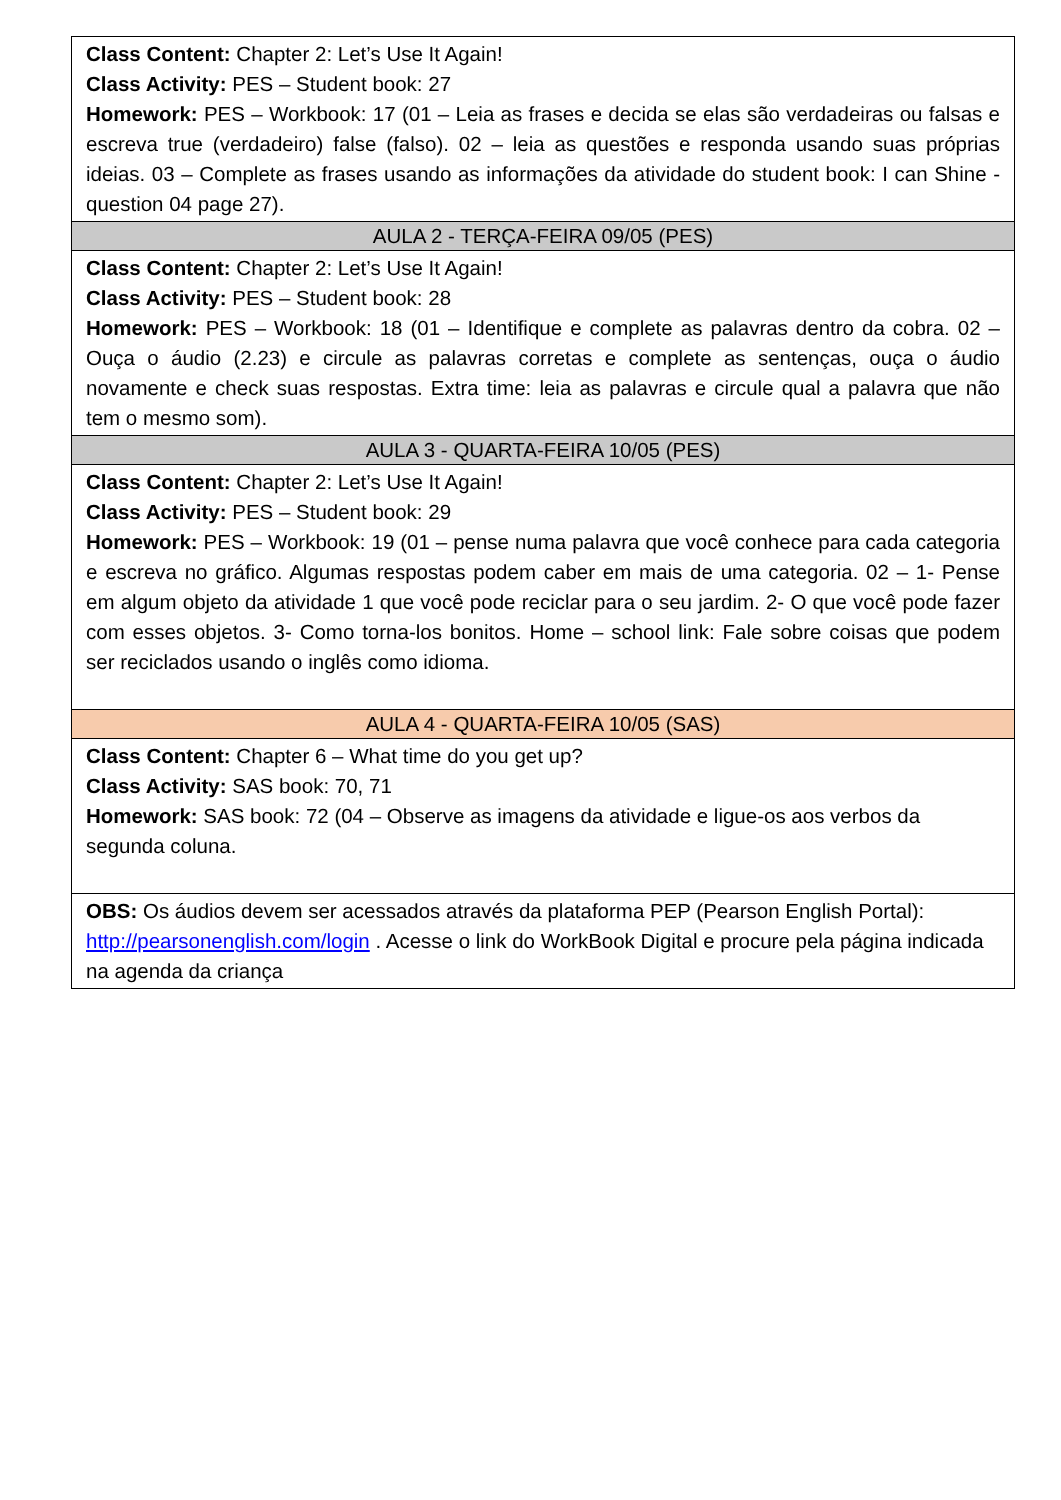| Class Content: Chapter 2: Let’s Use It Again! Class Activity: PES – Student book: 27 Homework: PES – Workbook: 17 (01 – Leia as frases e decida se elas são verdadeiras ou falsas e escreva true (verdadeiro) false (falso). 02 – leia as questões e responda usando suas próprias ideias. 03 – Complete as frases usando as informações da atividade do student book: I can Shine - question 04 page 27). |
| AULA 2 - TERÇA-FEIRA 09/05 (PES) |
| Class Content: Chapter 2: Let’s Use It Again! Class Activity: PES – Student book: 28 Homework: PES – Workbook: 18 (01 – Identifique e complete as palavras dentro da cobra. 02 – Ouça o áudio (2.23) e circule as palavras corretas e complete as sentenças, ouça o áudio novamente e check suas respostas. Extra time: leia as palavras e circule qual a palavra que não tem o mesmo som). |
| AULA 3 - QUARTA-FEIRA 10/05 (PES) |
| Class Content: Chapter 2: Let’s Use It Again! Class Activity: PES – Student book: 29 Homework: PES – Workbook: 19 (01 – pense numa palavra que você conhece para cada categoria e escreva no gráfico. Algumas respostas podem caber em mais de uma categoria. 02 – 1- Pense em algum objeto da atividade 1 que você pode reciclar para o seu jardim. 2- O que você pode fazer com esses objetos. 3- Como torna-los bonitos. Home – school link: Fale sobre coisas que podem ser reciclados usando o inglês como idioma. |
| AULA 4 - QUARTA-FEIRA 10/05 (SAS) |
| Class Content: Chapter 6 – What time do you get up? Class Activity: SAS book: 70, 71 Homework: SAS book: 72 (04 – Observe as imagens da atividade e ligue-os aos verbos da segunda coluna. |
| OBS: Os áudios devem ser acessados através da plataforma PEP (Pearson English Portal): http://pearsonenglish.com/login . Acesse o link do WorkBook Digital e procure pela página indicada na agenda da criança |